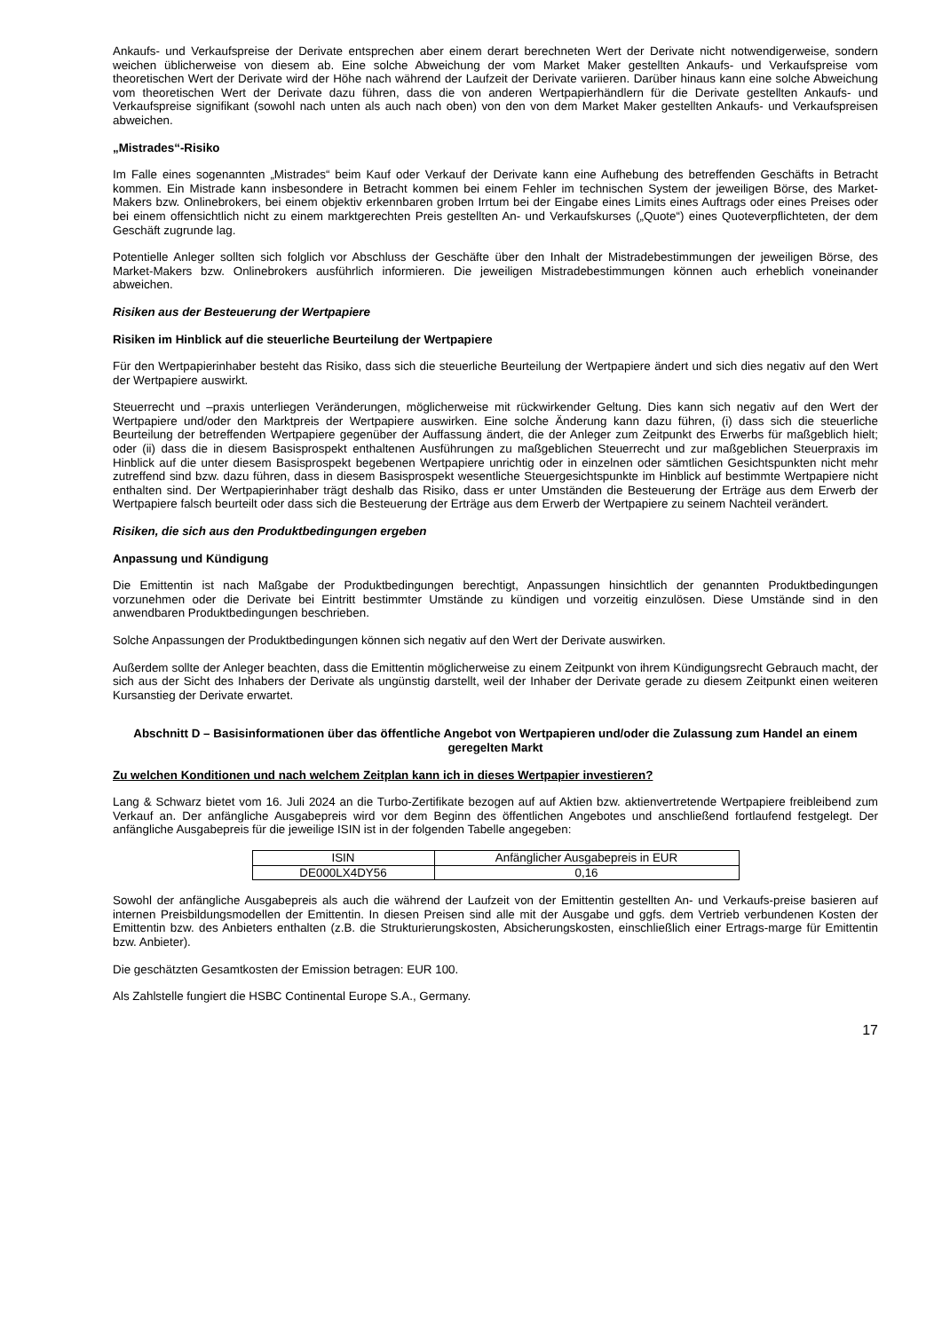Ankaufs- und Verkaufspreise der Derivate entsprechen aber einem derart berechneten Wert der Derivate nicht notwendigerweise, sondern weichen üblicherweise von diesem ab. Eine solche Abweichung der vom Market Maker gestellten Ankaufs- und Verkaufspreise vom theoretischen Wert der Derivate wird der Höhe nach während der Laufzeit der Derivate variieren. Darüber hinaus kann eine solche Abweichung vom theoretischen Wert der Derivate dazu führen, dass die von anderen Wertpapierhändlern für die Derivate gestellten Ankaufs- und Verkaufspreise signifikant (sowohl nach unten als auch nach oben) von den von dem Market Maker gestellten Ankaufs- und Verkaufspreisen abweichen.
„Mistrades“-Risiko
Im Falle eines sogenannten „Mistrades“ beim Kauf oder Verkauf der Derivate kann eine Aufhebung des betreffenden Geschäfts in Betracht kommen. Ein Mistrade kann insbesondere in Betracht kommen bei einem Fehler im technischen System der jeweiligen Börse, des Market-Makers bzw. Onlinebrokers, bei einem objektiv erkennbaren groben Irrtum bei der Eingabe eines Limits eines Auftrags oder eines Preises oder bei einem offensichtlich nicht zu einem marktgerechten Preis gestellten An- und Verkaufskurses („Quote“) eines Quoteverpflichteten, der dem Geschäft zugrunde lag.
Potentielle Anleger sollten sich folglich vor Abschluss der Geschäfte über den Inhalt der Mistradebestimmungen der jeweiligen Börse, des Market-Makers bzw. Onlinebrokers ausführlich informieren. Die jeweiligen Mistradebestimmungen können auch erheblich voneinander abweichen.
Risiken aus der Besteuerung der Wertpapiere
Risiken im Hinblick auf die steuerliche Beurteilung der Wertpapiere
Für den Wertpapierinhaber besteht das Risiko, dass sich die steuerliche Beurteilung der Wertpapiere ändert und sich dies negativ auf den Wert der Wertpapiere auswirkt.
Steuerrecht und –praxis unterliegen Veränderungen, möglicherweise mit rückwirkender Geltung. Dies kann sich negativ auf den Wert der Wertpapiere und/oder den Marktpreis der Wertpapiere auswirken. Eine solche Änderung kann dazu führen, (i) dass sich die steuerliche Beurteilung der betreffenden Wertpapiere gegenüber der Auffassung ändert, die der Anleger zum Zeitpunkt des Erwerbs für maßgeblich hielt; oder (ii) dass die in diesem Basisprospekt enthaltenen Ausführungen zu maßgeblichen Steuerrecht und zur maßgeblichen Steuerpraxis im Hinblick auf die unter diesem Basisprospekt begebenen Wertpapiere unrichtig oder in einzelnen oder sämtlichen Gesichtspunkten nicht mehr zutreffend sind bzw. dazu führen, dass in diesem Basisprospekt wesentliche Steuergesichtspunkte im Hinblick auf bestimmte Wertpapiere nicht enthalten sind. Der Wertpapierinhaber trägt deshalb das Risiko, dass er unter Umständen die Besteuerung der Erträge aus dem Erwerb der Wertpapiere falsch beurteilt oder dass sich die Besteuerung der Erträge aus dem Erwerb der Wertpapiere zu seinem Nachteil verändert.
Risiken, die sich aus den Produktbedingungen ergeben
Anpassung und Kündigung
Die Emittentin ist nach Maßgabe der Produktbedingungen berechtigt, Anpassungen hinsichtlich der genannten Produktbedingungen vorzunehmen oder die Derivate bei Eintritt bestimmter Umstände zu kündigen und vorzeitig einzulösen. Diese Umstände sind in den anwendbaren Produktbedingungen beschrieben.
Solche Anpassungen der Produktbedingungen können sich negativ auf den Wert der Derivate auswirken.
Außerdem sollte der Anleger beachten, dass die Emittentin möglicherweise zu einem Zeitpunkt von ihrem Kündigungsrecht Gebrauch macht, der sich aus der Sicht des Inhabers der Derivate als ungünstig darstellt, weil der Inhaber der Derivate gerade zu diesem Zeitpunkt einen weiteren Kursanstieg der Derivate erwartet.
Abschnitt D – Basisinformationen über das öffentliche Angebot von Wertpapieren und/oder die Zulassung zum Handel an einem geregelten Markt
Zu welchen Konditionen und nach welchem Zeitplan kann ich in dieses Wertpapier investieren?
Lang & Schwarz bietet vom 16. Juli 2024 an die Turbo-Zertifikate bezogen auf auf Aktien bzw. aktienvertretende Wertpapiere freibleibend zum Verkauf an. Der anfängliche Ausgabepreis wird vor dem Beginn des öffentlichen Angebotes und anschließend fortlaufend festgelegt. Der anfängliche Ausgabepreis für die jeweilige ISIN ist in der folgenden Tabelle angegeben:
| ISIN | Anfänglicher Ausgabepreis in EUR |
| DE000LX4DY56 | 0,16 |
Sowohl der anfängliche Ausgabepreis als auch die während der Laufzeit von der Emittentin gestellten An- und Verkaufs-preise basieren auf internen Preisbildungsmodellen der Emittentin. In diesen Preisen sind alle mit der Ausgabe und ggfs. dem Vertrieb verbundenen Kosten der Emittentin bzw. des Anbieters enthalten (z.B. die Strukturierungskosten, Absicherungskosten, einschließlich einer Ertrags-marge für Emittentin bzw. Anbieter).
Die geschätzten Gesamtkosten der Emission betragen: EUR 100.
Als Zahlstelle fungiert die HSBC Continental Europe S.A., Germany.
17